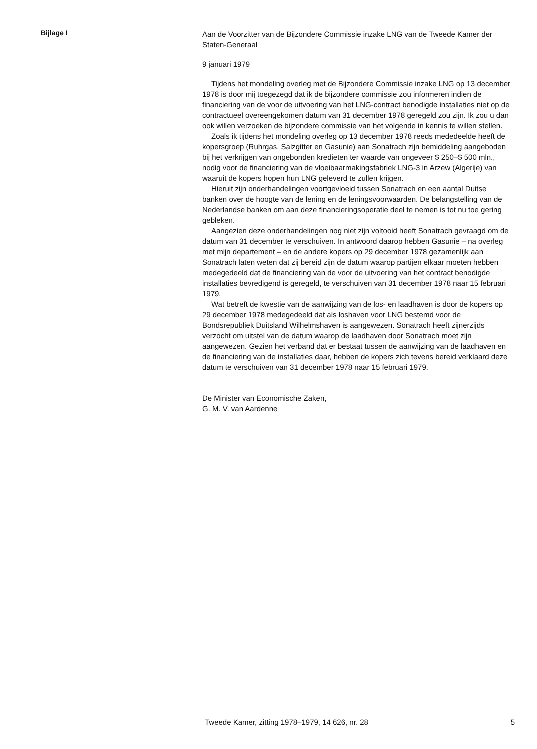Bijlage I
Aan de Voorzitter van de Bijzondere Commissie inzake LNG van de Tweede Kamer der Staten-Generaal
9 januari 1979
Tijdens het mondeling overleg met de Bijzondere Commissie inzake LNG op 13 december 1978 is door mij toegezegd dat ik de bijzondere commissie zou informeren indien de financiering van de voor de uitvoering van het LNG-contract benodigde installaties niet op de contractueel overeengekomen datum van 31 december 1978 geregeld zou zijn. Ik zou u dan ook willen verzoeken de bijzondere commissie van het volgende in kennis te willen stellen.
Zoals ik tijdens het mondeling overleg op 13 december 1978 reeds mededeelde heeft de kopersgroep (Ruhrgas, Salzgitter en Gasunie) aan Sonatrach zijn bemiddeling aangeboden bij het verkrijgen van ongebonden kredieten ter waarde van ongeveer $ 250–$ 500 mln., nodig voor de financiering van de vloeibaarmakingsfabriek LNG-3 in Arzew (Algerije) van waaruit de kopers hopen hun LNG geleverd te zullen krijgen.
Hieruit zijn onderhandelingen voortgevloeid tussen Sonatrach en een aantal Duitse banken over de hoogte van de lening en de leningsvoorwaarden. De belangstelling van de Nederlandse banken om aan deze financieringsoperatie deel te nemen is tot nu toe gering gebleken.
Aangezien deze onderhandelingen nog niet zijn voltooid heeft Sonatrach gevraagd om de datum van 31 december te verschuiven. In antwoord daarop hebben Gasunie – na overleg met mijn departement – en de andere kopers op 29 december 1978 gezamenlijk aan Sonatrach laten weten dat zij bereid zijn de datum waarop partijen elkaar moeten hebben medegedeeld dat de financiering van de voor de uitvoering van het contract benodigde installaties bevredigend is geregeld, te verschuiven van 31 december 1978 naar 15 februari 1979.
Wat betreft de kwestie van de aanwijzing van de los- en laadhaven is door de kopers op 29 december 1978 medegedeeld dat als loshaven voor LNG bestemd voor de Bondsrepubliek Duitsland Wilhelmshaven is aangewezen. Sonatrach heeft zijnerzijds verzocht om uitstel van de datum waarop de laadhaven door Sonatrach moet zijn aangewezen. Gezien het verband dat er bestaat tussen de aanwijzing van de laadhaven en de financiering van de installaties daar, hebben de kopers zich tevens bereid verklaard deze datum te verschuiven van 31 december 1978 naar 15 februari 1979.
De Minister van Economische Zaken,
G. M. V. van Aardenne
Tweede Kamer, zitting 1978–1979, 14 626, nr. 28 5